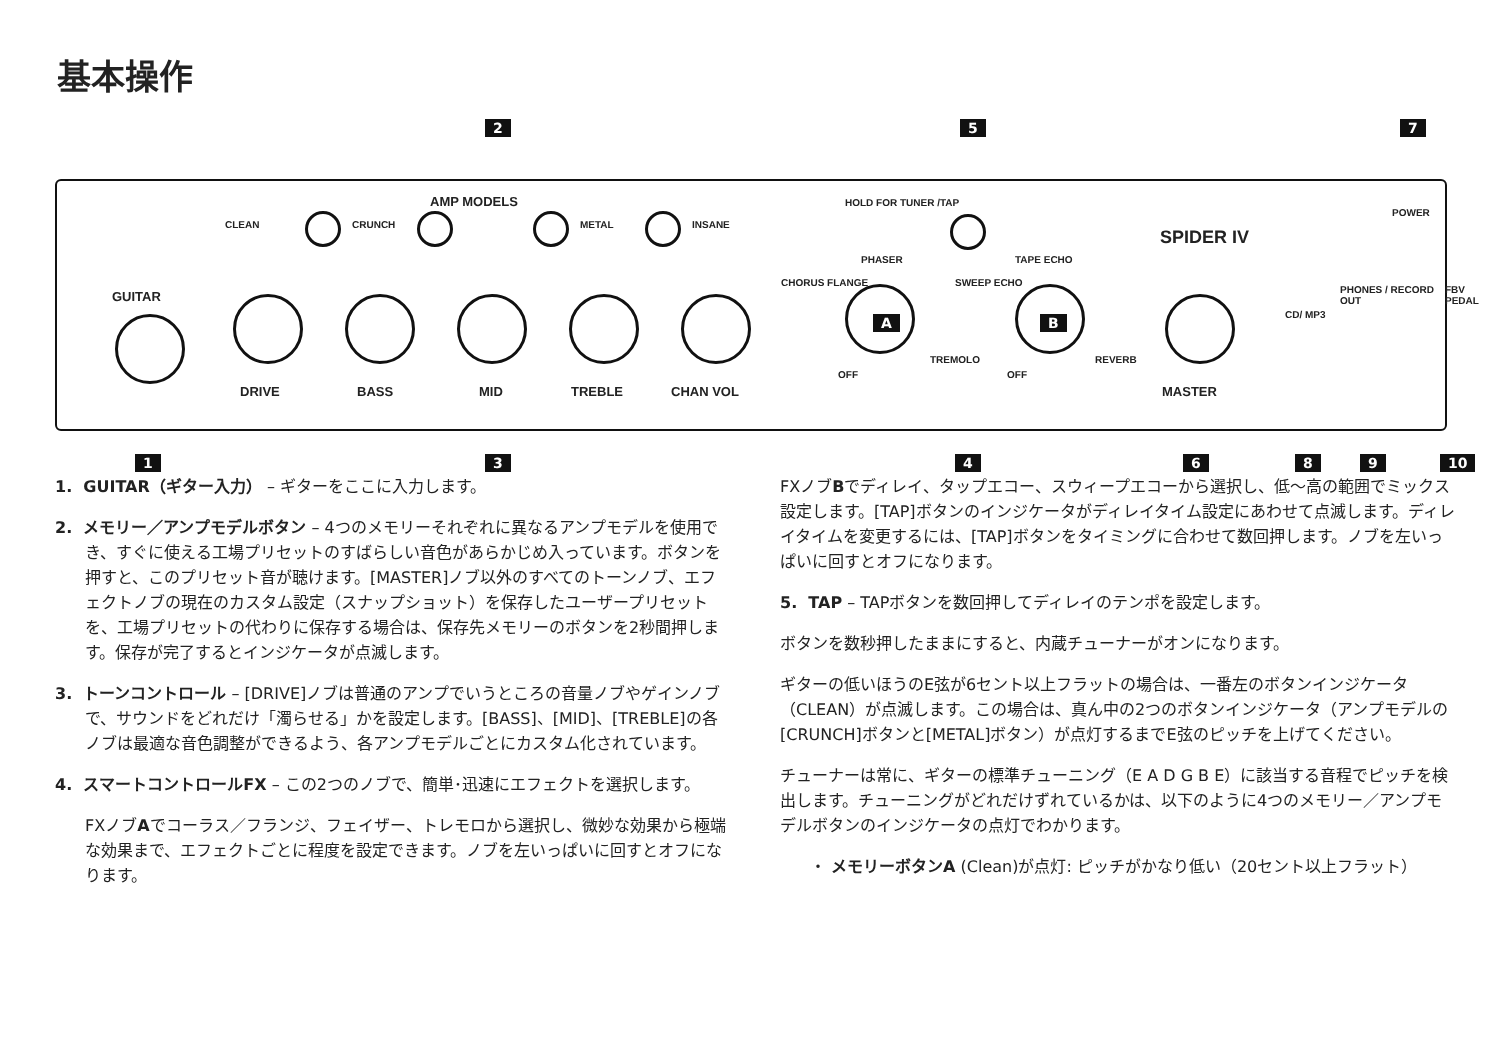基本操作
2 5 7
AMP MODELS HOLD FOR TUNER /TAP
POWER
SPIDER IV
CLEAN CRUNCH METAL INSANE
GUITAR
DRIVE BASS MID TREBLE CHAN VOL
PHASER
CHORUS FLANGE
A
TREMOLO
OFF
TAPE ECHO
SWEEP ECHO
B
REVERB
OFF
MASTER
CD/ MP3
PHONES / RECORD OUT FBV PEDAL
1 3 4 6 8 9 10
1. GUITAR（ギター入力） – ギターをここに入力します。
2. メモリー／アンプモデルボタン – 4つのメモリーそれぞれに異なるアンプモデルを使用でき、すぐに使える工場プリセットのすばらしい音色があらかじめ入っています。ボタンを押すと、このプリセット音が聴けます。[MASTER]ノブ以外のすべてのトーンノブ、エフェクトノブの現在のカスタム設定（スナップショット）を保存したユーザープリセットを、工場プリセットの代わりに保存する場合は、保存先メモリーのボタンを2秒間押します。保存が完了するとインジケータが点滅します。
3. トーンコントロール – [DRIVE]ノブは普通のアンプでいうところの音量ノブやゲインノブで、サウンドをどれだけ「濁らせる」かを設定します。[BASS]、[MID]、[TREBLE]の各ノブは最適な音色調整ができるよう、各アンプモデルごとにカスタム化されています。
4. スマートコントロールFX – この2つのノブで、簡単･迅速にエフェクトを選択します。
FXノブAでコーラス／フランジ、フェイザー、トレモロから選択し、微妙な効果から極端な効果まで、エフェクトごとに程度を設定できます。ノブを左いっぱいに回すとオフになります。
FXノブBでディレイ、タップエコー、スウィープエコーから選択し、低～高の範囲でミックス設定します。[TAP]ボタンのインジケータがディレイタイム設定にあわせて点滅します。ディレイタイムを変更するには、[TAP]ボタンをタイミングに合わせて数回押します。ノブを左いっぱいに回すとオフになります。
5. TAP – TAPボタンを数回押してディレイのテンポを設定します。
ボタンを数秒押したままにすると、内蔵チューナーがオンになります。
ギターの低いほうのE弦が6セント以上フラットの場合は、一番左のボタンインジケータ（CLEAN）が点滅します。この場合は、真ん中の2つのボタンインジケータ（アンプモデルの[CRUNCH]ボタンと[METAL]ボタン）が点灯するまでE弦のピッチを上げてください。
チューナーは常に、ギターの標準チューニング（E A D G B E）に該当する音程でピッチを検出します。チューニングがどれだけずれているかは、以下のように4つのメモリー／アンプモデルボタンのインジケータの点灯でわかります。
・ メモリーボタンA (Clean)が点灯: ピッチがかなり低い（20セント以上フラット）